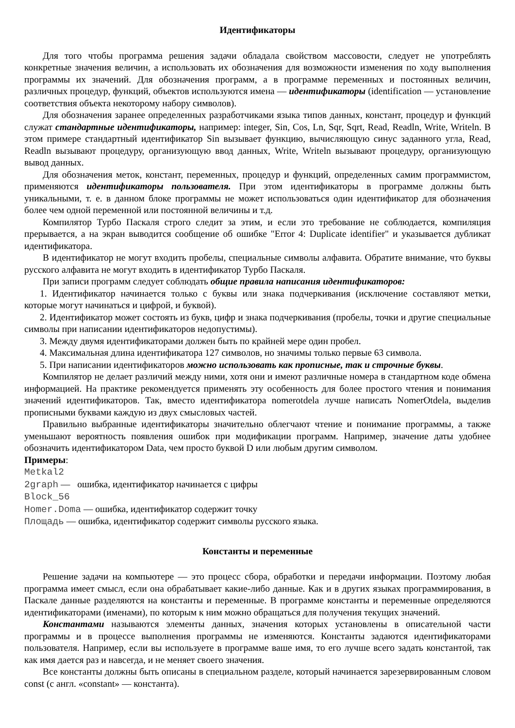Идентификаторы
Для того чтобы программа решения задачи обладала свойством массовости, следует не употреблять конкретные значения величин, а использовать их обозначения для возможности изменения по ходу выполнения программы их значений. Для обозначения программ, а в программе переменных и постоянных величин, различных процедур, функций, объектов используются имена — идентификаторы (identification — установление соответствия объекта некоторому набору символов).
Для обозначения заранее определенных разработчиками языка типов данных, констант, процедур и функций служат стандартные идентификаторы, например: integer, Sin, Cos, Ln, Sqr, Sqrt, Read, Readln, Write, Writeln. В этом примере стандартный идентификатор Sin вызывает функцию, вычисляющую синус заданного угла, Read, Readln вызывают процедуру, организующую ввод данных, Write, Writeln вызывают процедуру, организующую вывод данных.
Для обозначения меток, констант, переменных, процедур и функций, определенных самим программистом, применяются идентификаторы пользователя. При этом идентификаторы в программе должны быть уникальными, т. е. в данном блоке программы не может использоваться один идентификатор для обозначения более чем одной переменной или постоянной величины и т.д.
Компилятор Турбо Паскаля строго следит за этим, и если это требование не соблюдается, компиляция прерывается, а на экран выводится сообщение об ошибке "Error 4: Duplicate identifier" и указывается дубликат идентификатора.
В идентификатор не могут входить пробелы, специальные символы алфавита. Обратите внимание, что буквы русского алфавита не могут входить в идентификатор Турбо Паскаля.
При записи программ следует соблюдать общие правила написания идентификаторов:
1. Идентификатор начинается только с буквы или знака подчеркивания (исключение составляют метки, которые могут начинаться и цифрой, и буквой).
2. Идентификатор может состоять из букв, цифр и знака подчеркивания (пробелы, точки и другие специальные символы при написании идентификаторов недопустимы).
3. Между двумя идентификаторами должен быть по крайней мере один пробел.
4. Максимальная длина идентификатора 127 символов, но значимы только первые 63 символа.
5. При написании идентификаторов можно использовать как прописные, так и строчные буквы.
Компилятор не делает различий между ними, хотя они и имеют различные номера в стандартном коде обмена информацией. На практике рекомендуется применять эту особенность для более простого чтения и понимания значений идентификаторов. Так, вместо идентификатора nomerotdela лучше написать NomerOtdela, выделив прописными буквами каждую из двух смысловых частей.
Правильно выбранные идентификаторы значительно облегчают чтение и понимание программы, а также уменьшают вероятность появления ошибок при модификации программ. Например, значение даты удобнее обозначить идентификатором Data, чем просто буквой D или любым другим символом.
Примеры:
Metkal2
2graph — ошибка, идентификатор начинается с цифры
Block_56
Homer.Doma — ошибка, идентификатор содержит точку
Площадь — ошибка, идентификатор содержит символы русского языка.
Константы и переменные
Решение задачи на компьютере — это процесс сбора, обработки и передачи информации. Поэтому любая программа имеет смысл, если она обрабатывает какие-либо данные. Как и в других языках программирования, в Паскале данные разделяются на константы и переменные. В программе константы и переменные определяются идентификаторами (именами), по которым к ним можно обращаться для получения текущих значений.
Константами называются элементы данных, значения которых установлены в описательной части программы и в процессе выполнения программы не изменяются. Константы задаются идентификаторами пользователя. Например, если вы используете в программе ваше имя, то его лучше всего задать константой, так как имя дается раз и навсегда, и не меняет своего значения.
Все константы должны быть описаны в специальном разделе, который начинается зарезервированным словом const (с англ. «constant» — константа).